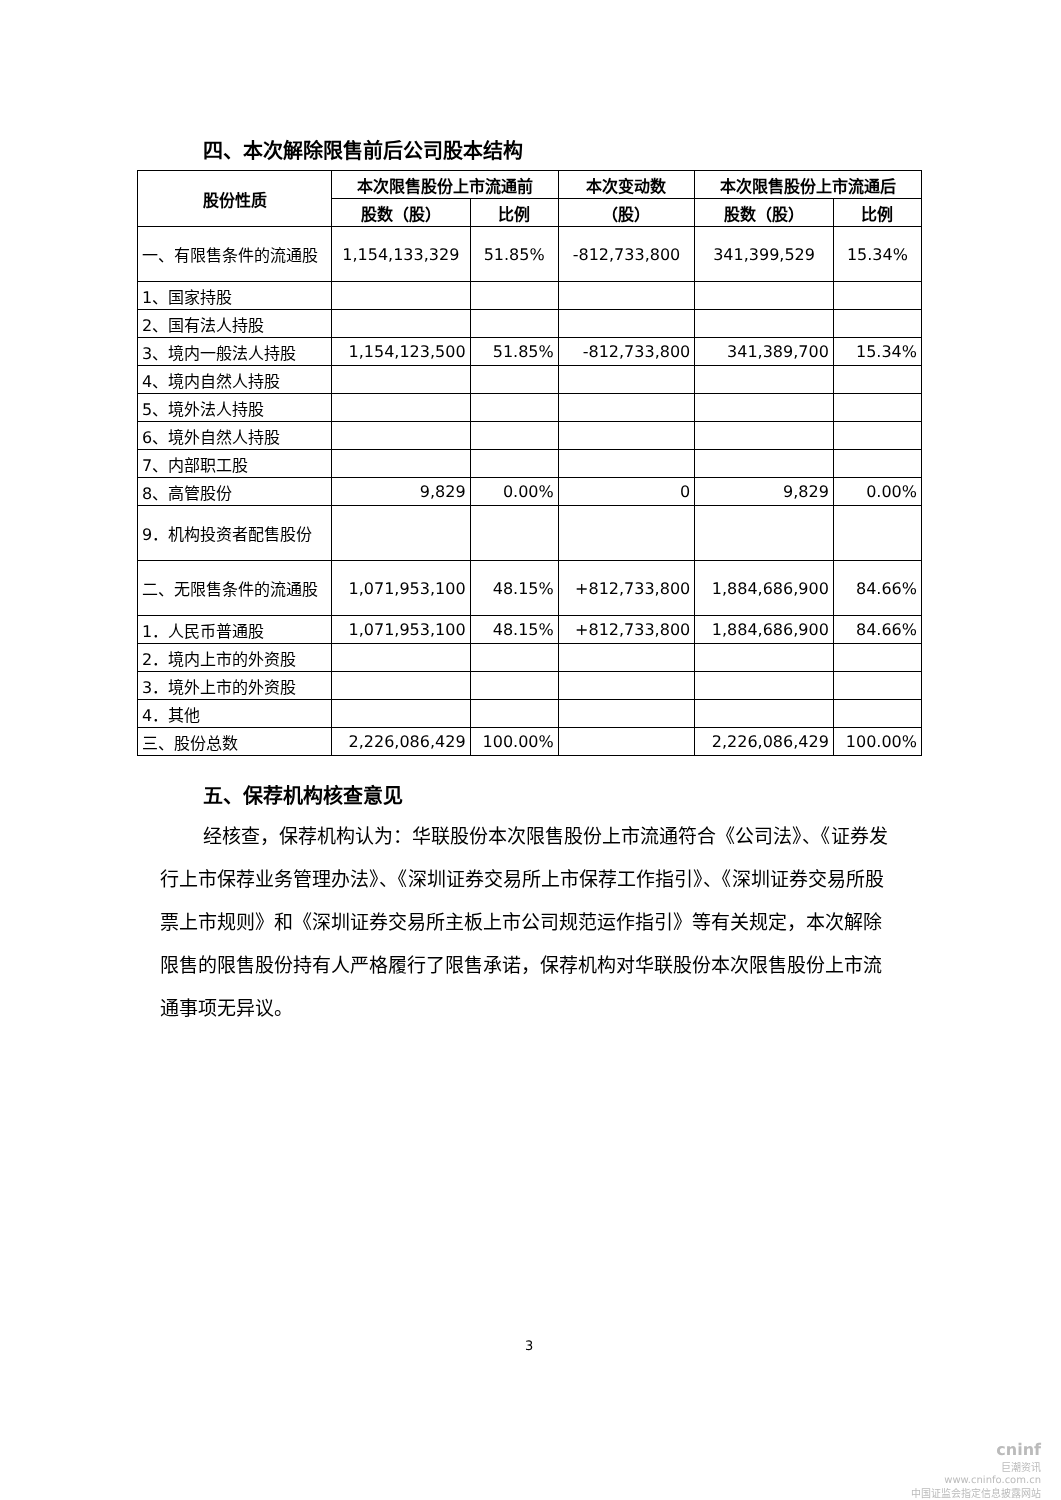四、本次解除限售前后公司股本结构
| 股份性质 | 本次限售股份上市流通前 | | 本次变动数 | 本次限售股份上市流通后 | |
| --- | --- | --- | --- | --- | --- |
| | 股数（股） | 比例 | （股） | 股数（股） | 比例 |
| 一、有限售条件的流通股 | 1,154,133,329 | 51.85% | -812,733,800 | 341,399,529 | 15.34% |
| 1、国家持股 | | | | | |
| 2、国有法人持股 | | | | | |
| 3、境内一般法人持股 | 1,154,123,500 | 51.85% | -812,733,800 | 341,389,700 | 15.34% |
| 4、境内自然人持股 | | | | | |
| 5、境外法人持股 | | | | | |
| 6、境外自然人持股 | | | | | |
| 7、内部职工股 | | | | | |
| 8、高管股份 | 9,829 | 0.00% | 0 | 9,829 | 0.00% |
| 9．机构投资者配售股份 | | | | | |
| 二、无限售条件的流通股 | 1,071,953,100 | 48.15% | +812,733,800 | 1,884,686,900 | 84.66% |
| 1．人民币普通股 | 1,071,953,100 | 48.15% | +812,733,800 | 1,884,686,900 | 84.66% |
| 2．境内上市的外资股 | | | | | |
| 3．境外上市的外资股 | | | | | |
| 4．其他 | | | | | |
| 三、股份总数 | 2,226,086,429 | 100.00% | | 2,226,086,429 | 100.00% |
五、保荐机构核查意见
经核查，保荐机构认为：华联股份本次限售股份上市流通符合《公司法》、《证券发行上市保荐业务管理办法》、《深圳证券交易所上市保荐工作指引》、《深圳证券交易所股票上市规则》和《深圳证券交易所主板上市公司规范运作指引》等有关规定，本次解除限售的限售股份持有人严格履行了限售承诺，保荐机构对华联股份本次限售股份上市流通事项无异议。
3
cninf
巨潮资讯
www.cninfo.com.cn
中国证监会指定信息披露网站